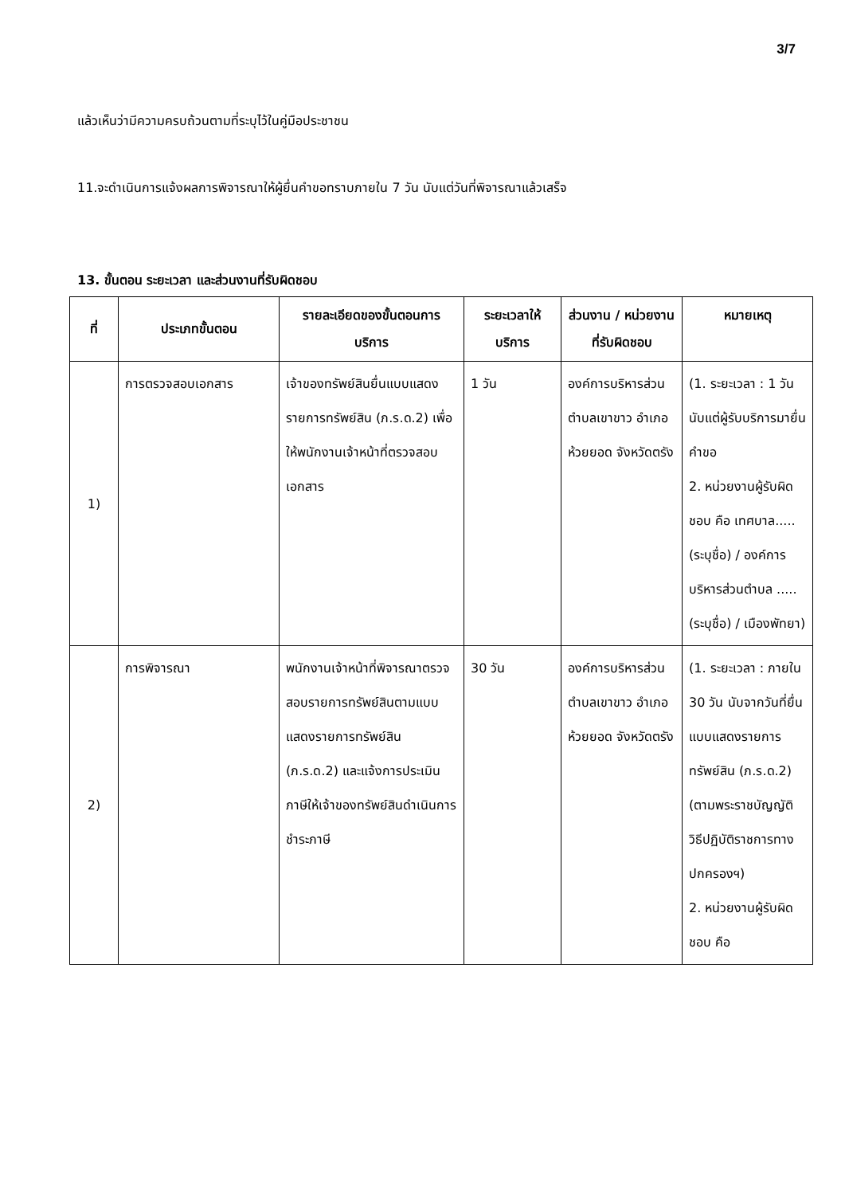3/7
แล้วเห็นว่ามีความครบถ้วนตามที่ระบุไว้ในคู่มือประชาชน
11.จะดำเนินการแจ้งผลการพิจารณาให้ผู้ยื่นคำขอทราบภายใน 7 วัน นับแต่วันที่พิจารณาแล้วเสร็จ
13. ขั้นตอน ระยะเวลา และส่วนงานที่รับผิดชอบ
| ที่ | ประเภทขั้นตอน | รายละเอียดของขั้นตอนการบริการ | ระยะเวลาให้บริการ | ส่วนงาน / หน่วยงานที่รับผิดชอบ | หมายเหตุ |
| --- | --- | --- | --- | --- | --- |
| 1) | การตรวจสอบเอกสาร | เจ้าของทรัพย์สินยื่นแบบแสดงรายการทรัพย์สิน (ภ.ร.ด.2) เพื่อให้พนักงานเจ้าหน้าที่ตรวจสอบเอกสาร | 1 วัน | องค์การบริหารส่วนตำบลเขาขาว อำเภอห้วยยอด จังหวัดตรัง | (1. ระยะเวลา : 1 วัน นับแต่ผู้รับบริการมายื่นคำขอ 2. หน่วยงานผู้รับผิดชอบ คือ เทศบาล.....(ระบุชื่อ) / องค์การบริหารส่วนตำบล .....(ระบุชื่อ) / เมืองพัทยา) |
| 2) | การพิจารณา | พนักงานเจ้าหน้าที่พิจารณาตรวจสอบรายการทรัพย์สินตามแบบแสดงรายการทรัพย์สิน (ภ.ร.ด.2) และแจ้งการประเมินภาษีให้เจ้าของทรัพย์สินดำเนินการชำระภาษี | 30 วัน | องค์การบริหารส่วนตำบลเขาขาว อำเภอห้วยยอด จังหวัดตรัง | (1. ระยะเวลา : ภายใน 30 วัน นับจากวันที่ยื่นแบบแสดงรายการทรัพย์สิน (ภ.ร.ด.2) (ตามพระราชบัญญัติวิธีปฏิบัติราชการทางปกครองฯ) 2. หน่วยงานผู้รับผิดชอบ คือ |